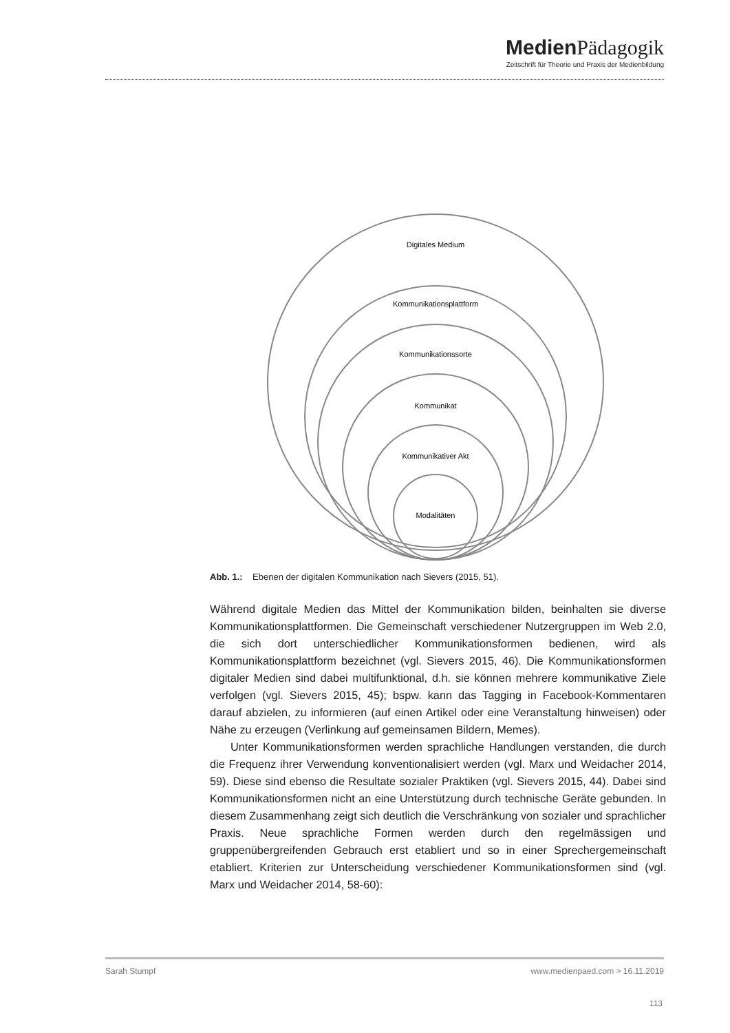Medien Pädagogik
Zeitschrift für Theorie und Praxis der Medienbildung
Digitales Medium
Kommunikationsplattform
Kommunikationssorte
Kommunikat
Kommunikativer Akt
Modalitäten
Abb. 1.: Ebenen der digitalen Kommunikation nach Sievers (2015, 51).
Während digitale Medien das Mittel der Kommunikation bilden, beinhalten sie diverse Kommunikationsplattformen. Die Gemeinschaft verschiedener Nutzergruppen im Web 2.0, die sich dort unterschiedlicher Kommunikationsformen bedienen, wird als Kommunikationsplattform bezeichnet (vgl. Sievers 2015, 46). Die Kommunikationsformen digitaler Medien sind dabei multifunktional, d.h. sie können mehrere kommunikative Ziele verfolgen (vgl. Sievers 2015, 45); bspw. kann das Tagging in Facebook-Kommentaren darauf abzielen, zu informieren (auf einen Artikel oder eine Veranstaltung hinweisen) oder Nähe zu erzeugen (Verlinkung auf gemeinsamen Bildern, Memes).
Unter Kommunikationsformen werden sprachliche Handlungen verstanden, die durch die Frequenz ihrer Verwendung konventionalisiert werden (vgl. Marx und Weidacher 2014, 59). Diese sind ebenso die Resultate sozialer Praktiken (vgl. Sievers 2015, 44). Dabei sind Kommunikationsformen nicht an eine Unterstützung durch technische Geräte gebunden. In diesem Zusammenhang zeigt sich deutlich die Verschränkung von sozialer und sprachlicher Praxis. Neue sprachliche Formen werden durch den regelmässigen und gruppenübergreifenden Gebrauch erst etabliert und so in einer Sprechergemeinschaft etabliert. Kriterien zur Unterscheidung verschiedener Kommunikationsformen sind (vgl. Marx und Weidacher 2014, 58-60):
Sarah Stumpf www.medienpaed.com > 16.11.2019
113